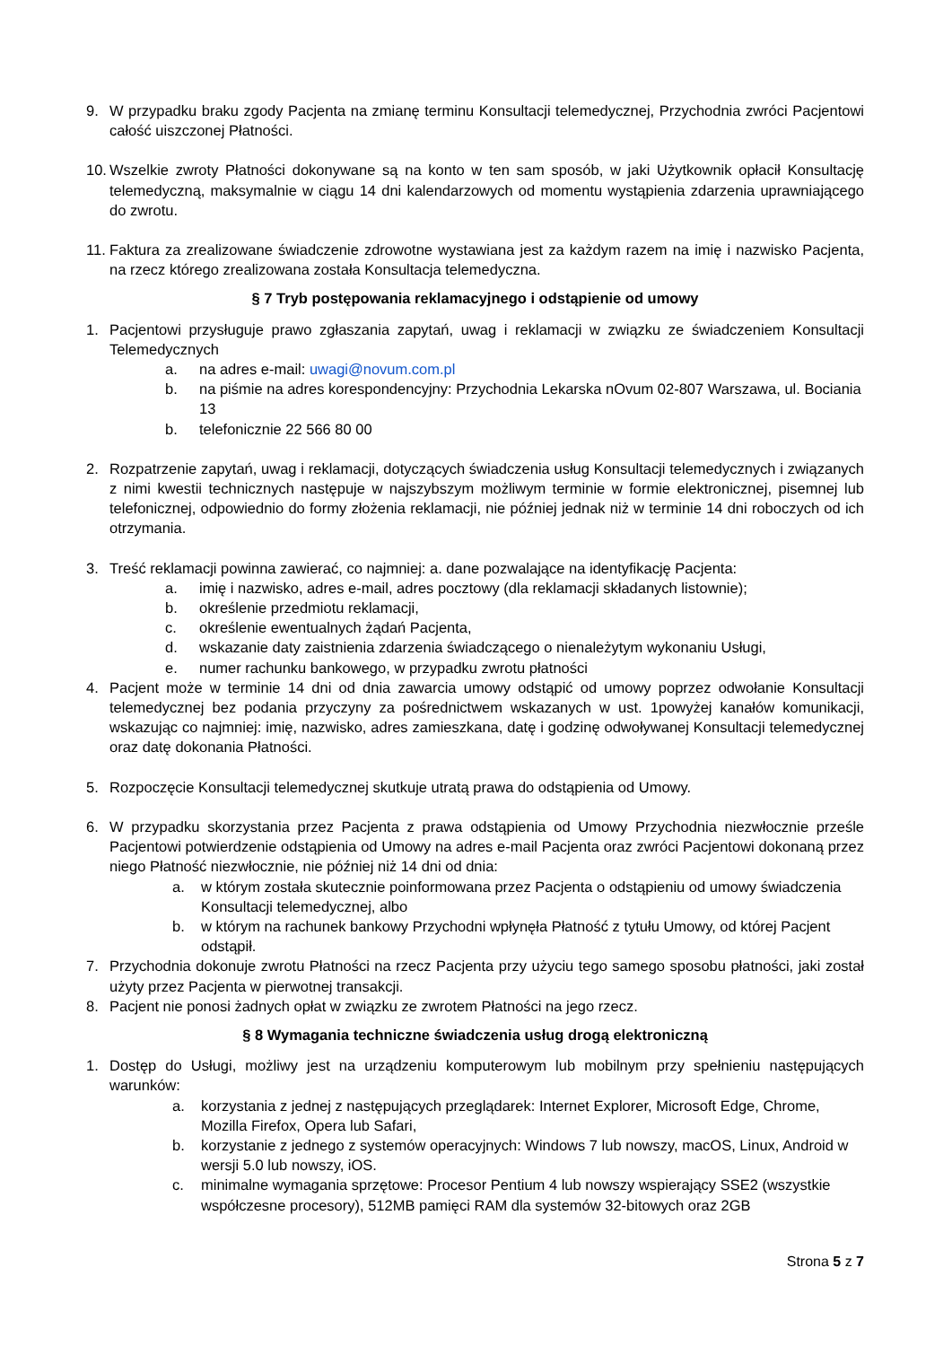9. W przypadku braku zgody Pacjenta na zmianę terminu Konsultacji telemedycznej, Przychodnia zwróci Pacjentowi całość uiszczonej Płatności.
10. Wszelkie zwroty Płatności dokonywane są na konto w ten sam sposób, w jaki Użytkownik opłacił Konsultację telemedyczną, maksymalnie w ciągu 14 dni kalendarzowych od momentu wystąpienia zdarzenia uprawniającego do zwrotu.
11. Faktura za zrealizowane świadczenie zdrowotne wystawiana jest za każdym razem na imię i nazwisko Pacjenta, na rzecz którego zrealizowana została Konsultacja telemedyczna.
§ 7 Tryb postępowania reklamacyjnego i odstąpienie od umowy
1. Pacjentowi przysługuje prawo zgłaszania zapytań, uwag i reklamacji w związku ze świadczeniem Konsultacji Telemedycznych
a. na adres e-mail: uwagi@novum.com.pl
b. na piśmie na adres korespondencyjny: Przychodnia Lekarska nOvum 02-807 Warszawa, ul. Bociania 13
b. telefonicznie 22 566 80 00
2. Rozpatrzenie zapytań, uwag i reklamacji, dotyczących świadczenia usług Konsultacji telemedycznych i związanych z nimi kwestii technicznych następuje w najszybszym możliwym terminie w formie elektronicznej, pisemnej lub telefonicznej, odpowiednio do formy złożenia reklamacji, nie później jednak niż w terminie 14 dni roboczych od ich otrzymania.
3. Treść reklamacji powinna zawierać, co najmniej: a. dane pozwalające na identyfikację Pacjenta:
a. imię i nazwisko, adres e-mail, adres pocztowy (dla reklamacji składanych listownie);
b. określenie przedmiotu reklamacji,
c. określenie ewentualnych żądań Pacjenta,
d. wskazanie daty zaistnienia zdarzenia świadczącego o nienależytym wykonaniu Usługi,
e. numer rachunku bankowego, w przypadku zwrotu płatności
4. Pacjent może w terminie 14 dni od dnia zawarcia umowy odstąpić od umowy poprzez odwołanie Konsultacji telemedycznej bez podania przyczyny za pośrednictwem wskazanych w ust. 1powyżej kanałów komunikacji, wskazując co najmniej: imię, nazwisko, adres zamieszkana, datę i godzinę odwoływanej Konsultacji telemedycznej oraz datę dokonania Płatności.
5. Rozpoczęcie Konsultacji telemedycznej skutkuje utratą prawa do odstąpienia od Umowy.
6. W przypadku skorzystania przez Pacjenta z prawa odstąpienia od Umowy Przychodnia niezwłocznie prześle Pacjentowi potwierdzenie odstąpienia od Umowy na adres e-mail Pacjenta oraz zwróci Pacjentowi dokonaną przez niego Płatność niezwłocznie, nie później niż 14 dni od dnia:
a. w którym została skutecznie poinformowana przez Pacjenta o odstąpieniu od umowy świadczenia Konsultacji telemedycznej, albo
b. w którym na rachunek bankowy Przychodni wpłynęła Płatność z tytułu Umowy, od której Pacjent odstąpił.
7. Przychodnia dokonuje zwrotu Płatności na rzecz Pacjenta przy użyciu tego samego sposobu płatności, jaki został użyty przez Pacjenta w pierwotnej transakcji.
8. Pacjent nie ponosi żadnych opłat w związku ze zwrotem Płatności na jego rzecz.
§ 8 Wymagania techniczne świadczenia usług drogą elektroniczną
1. Dostęp do Usługi, możliwy jest na urządzeniu komputerowym lub mobilnym przy spełnieniu następujących warunków:
a. korzystania z jednej z następujących przeglądarek: Internet Explorer, Microsoft Edge, Chrome, Mozilla Firefox, Opera lub Safari,
b. korzystanie z jednego z systemów operacyjnych: Windows 7 lub nowszy, macOS, Linux, Android w wersji 5.0 lub nowszy, iOS.
c. minimalne wymagania sprzętowe: Procesor Pentium 4 lub nowszy wspierający SSE2 (wszystkie współczesne procesory), 512MB pamięci RAM dla systemów 32-bitowych oraz 2GB
Strona 5 z 7